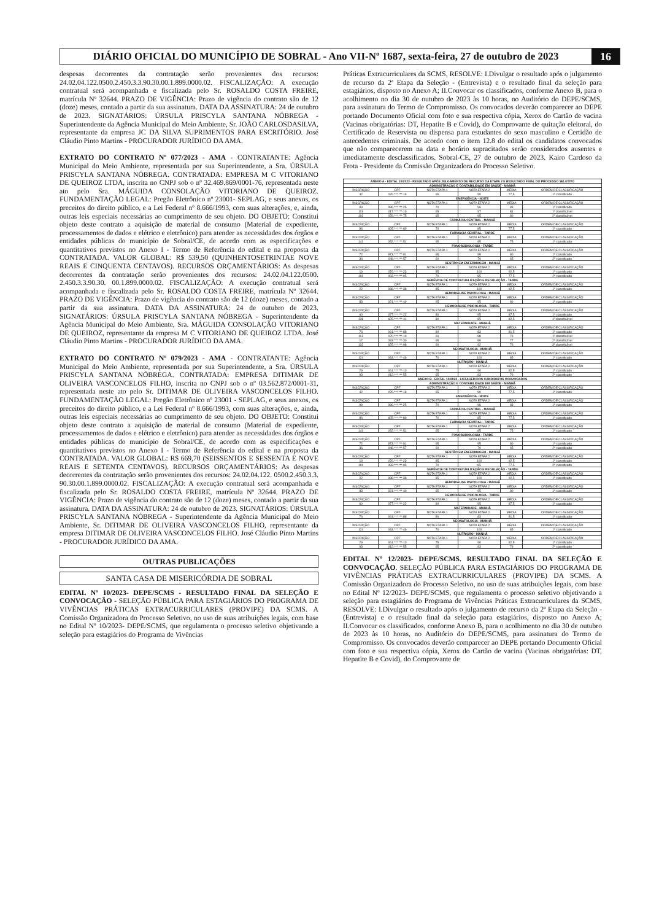DIÁRIO OFICIAL DO MUNICÍPIO DE SOBRAL - Ano VII-Nº 1687, sexta-feira, 27 de outubro de 2023
16
despesas decorrentes da contratação serão provenientes dos recursos: 24.02.04.122.0500.2.450.3.3.90.30.00.1.899.0000.02. FISCALIZAÇÃO: A execução contratual será acompanhada e fiscalizada pelo Sr. ROSALDO COSTA FREIRE, matrícula Nº 32644. PRAZO DE VIGÊNCIA: Prazo de vigência do contrato são de 12 (doze) meses, contado a partir da sua assinatura. DATA DA ASSINATURA: 24 de outubro de 2023. SIGNATÁRIOS: ÚRSULA PRISCYLA SANTANA NÓBREGA - Superintendente da Agência Municipal do Meio Ambiente, Sr. JOÃO CARLOSDASILVA, representante da empresa JC DA SILVA SUPRIMENTOS PARA ESCRITÓRIO. José Cláudio Pinto Martins - PROCURADOR JURÍDICO DA AMA.
EXTRATO DO CONTRATO Nº 077/2023 - AMA - CONTRATANTE: Agência Municipal do Meio Ambiente, representada por sua Superintendente, a Sra. ÚRSULA PRISCYLA SANTANA NÓBREGA. CONTRATADA: EMPRESA M C VITORIANO DE QUEIROZ LTDA, inscrita no CNPJ sob o nº 32.469.869/0001-76, representada neste ato pelo Sra. MÁGUIDA CONSOLAÇÃO VITORIANO DE QUEIROZ. FUNDAMENTAÇÃO LEGAL: Pregão Eletrônico nº 23001- SEPLAG, e seus anexos, os preceitos do direito público, e a Lei Federal nº 8.666/1993, com suas alterações, e, ainda, outras leis especiais necessárias ao cumprimento de seu objeto. DO OBJETO: Constitui objeto deste contrato a aquisição de material de consumo (Material de expediente, processamentos de dados e elétrico e eletrônico) para atender as necessidades dos órgãos e entidades públicas do município de Sobral/CE, de acordo com as especificações e quantitativos previstos no Anexo I - Termo de Referência do edital e na proposta da CONTRATADA. VALOR GLOBAL: R$ 539,50 (QUINHENTOSETRINTAE NOVE REAIS E CINQUENTA CENTAVOS). RECURSOS ORÇAMENTÁRIOS: As despesas decorrentes da contratação serão provenientes dos recursos: 24.02.04.122.0500. 2.450.3.3.90.30. 00.1.899.0000.02. FISCALIZAÇÃO: A execução contratual será acompanhada e fiscalizada pelo Sr. ROSALDO COSTA FREIRE, matrícula Nº 32644. PRAZO DE VIGÊNCIA: Prazo de vigência do contrato são de 12 (doze) meses, contado a partir da sua assinatura. DATA DA ASSINATURA: 24 de outubro de 2023. SIGNATÁRIOS: ÚRSULA PRISCYLA SANTANA NÓBREGA - Superintendente da Agência Municipal do Meio Ambiente, Sra. MÁGUIDA CONSOLAÇÃO VITORIANO DE QUEIROZ, representante da empresa M C VITORIANO DE QUEIROZ LTDA. José Cláudio Pinto Martins - PROCURADOR JURÍDICO DA AMA.
EXTRATO DO CONTRATO Nº 079/2023 - AMA - CONTRATANTE: Agência Municipal do Meio Ambiente, representada por sua Superintendente, a Sra. ÚRSULA PRISCYLA SANTANA NÓBREGA. CONTRATADA: EMPRESA DITIMAR DE OLIVEIRA VASCONCELOS FILHO, inscrita no CNPJ sob o nº 03.562.872/0001-31, representada neste ato pelo Sr. DITIMAR DE OLIVEIRA VASCONCELOS FILHO. FUNDAMENTAÇÃO LEGAL: Pregão Eletrônico nº 23001 - SEPLAG, e seus anexos, os preceitos do direito público, e a Lei Federal nº 8.666/1993, com suas alterações, e, ainda, outras leis especiais necessárias ao cumprimento de seu objeto. DO OBJETO: Constitui objeto deste contrato a aquisição de material de consumo (Material de expediente, processamentos de dados e elétrico e eletrônico) para atender as necessidades dos órgãos e entidades públicas do município de Sobral/CE, de acordo com as especificações e quantitativos previstos no Anexo I - Termo de Referência do edital e na proposta da CONTRATADA. VALOR GLOBAL: R$ 669,70 (SEISSENTOS E SESSENTA E NOVE REAIS E SETENTA CENTAVOS). RECURSOS ORÇAMENTÁRIOS: As despesas decorrentes da contratação serão provenientes dos recursos: 24.02.04.122. 0500.2.450.3.3. 90.30.00.1.899.0000.02. FISCALIZAÇÃO: A execução contratual será acompanhada e fiscalizada pelo Sr. ROSALDO COSTA FREIRE, matrícula Nº 32644. PRAZO DE VIGÊNCIA: Prazo de vigência do contrato são de 12 (doze) meses, contado a partir da sua assinatura. DATA DA ASSINATURA: 24 de outubro de 2023. SIGNATÁRIOS: ÚRSULA PRISCYLA SANTANA NÓBREGA - Superintendente da Agência Municipal do Meio Ambiente, Sr. DITIMAR DE OLIVEIRA VASCONCELOS FILHO, representante da empresa DITIMAR DE OLIVEIRA VASCONCELOS FILHO. José Cláudio Pinto Martins - PROCURADOR JURÍDICO DA AMA.
OUTRAS PUBLICAÇÕES
SANTA CASA DE MISERICÓRDIA DE SOBRAL
EDITAL Nº 10/2023- DEPE/SCMS - RESULTADO FINAL DA SELEÇÃO E CONVOCAÇÃO - SELEÇÃO PÚBLICA PARA ESTAGIÁRIOS DO PROGRAMA DE VIVÊNCIAS PRÁTICAS EXTRACURRICULARES (PROVIPE) DA SCMS. A Comissão Organizadora do Processo Seletivo, no uso de suas atribuições legais, com base no Edital Nº 10/2023- DEPE/SCMS, que regulamenta o processo seletivo objetivando a seleção para estagiários do Programa de Vivências
Práticas Extracurriculares da SCMS, RESOLVE: I.Divulgar o resultado após o julgamento de recurso da 2ª Etapa da Seleção - (Entrevista) e o resultado final da seleção para estagiários, disposto no Anexo A; II.Convocar os classificados, conforme Anexo B, para o acolhimento no dia 30 de outubro de 2023 às 10 horas, no Auditório do DEPE/SCMS, para assinatura do Termo de Compromisso. Os convocados deverão comparecer ao DEPE portando Documento Oficial com foto e sua respectiva cópia, Xerox do Cartão de vacina (Vacinas obrigatórias: DT, Hepatite B e Covid), do Comprovante de quitação eleitoral, do Certificado de Reservista ou dispensa para estudantes do sexo masculino e Certidão de antecedentes criminais. De acordo com o item 12.8 do edital os candidatos convocados que não comparecerem na data e horário supracitados serão considerados ausentes e imediatamente desclassificados. Sobral-CE, 27 de outubro de 2023. Kairo Cardoso da Frota - Presidente da Comissão Organizadora do Processo Seletivo.
| ANEXO A - EDITAL 10/2023 - RESULTADO APÓS JULGAMENTO DE RECURSO DA ETAPA 2 E RESULTADO FINAL DO PROCESSO SELETIVO | | | | | |
| ADMINISTRAÇÃO E CONTABILIDADE EM SAÚDE - MANHÃ | | | | | |
| INSCRIÇÃO | CPF | NOTA ETAPA 1 | NOTA ETAPA 2 | MÉDIA | ORDEM DE CLASSIFICAÇÃO |
| 42 | 076.***.***-16 | 65 | 90 | 77,5 | 1º classificado |
| EMERGÊNCIA - NOITE | | | | | |
| INSCRIÇÃO | CPF | NOTA ETAPA 1 | NOTA ETAPA 2 | MÉDIA | ORDEM DE CLASSIFICAÇÃO |
| 99 | 086.***.***-25 | 70 | 96 | 83 | 1º classificado |
| 119 | 017.***.***-10 | 65 | 97 | 81 | 1º classificável |
| 102 | 078.***.***-75 | 65 | 95 | 80 | 2º classificável |
| FARMÁCIA CENTRAL - MANHÃ | | | | | |
| INSCRIÇÃO | CPF | NOTA ETAPA 1 | NOTA ETAPA 2 | MÉDIA | ORDEM DE CLASSIFICAÇÃO |
| 86 | 605.***.***-80 | 70 | 85 | 77,5 | 1º classificado |
| FARMÁCIA CENTRAL - TARDE | | | | | |
| INSCRIÇÃO | CPF | NOTA ETAPA 1 | NOTA ETAPA 2 | MÉDIA | ORDEM DE CLASSIFICAÇÃO |
| 141 | 052.***.***-51 | 65 | 85 | 75 | 1º classificado |
| FONOAUDIOLOGIA - TARDE | | | | | |
| INSCRIÇÃO | CPF | NOTA ETAPA 1 | NOTA ETAPA 2 | MÉDIA | ORDEM DE CLASSIFICAÇÃO |
| 72 | 973.***.***-91 | 65 | 95 | 80 | 1º classificado |
| 36 | 048.***.***-57 | 60 | 70 | 65 | 2º classificado |
| GESTÃO EM ENFERMAGEM - MANHÃ | | | | | |
| INSCRIÇÃO | CPF | NOTA ETAPA 1 | NOTA ETAPA 2 | MÉDIA | ORDEM DE CLASSIFICAÇÃO |
| 19 | 076.***.***-23 | 85 | 100 | 92,5 | 1º classificado |
| 101 | 083.***.***-05 | 70 | 85 | 77,5 | 2º classificado |
| GERÊNCIA DE CONTRATUALIZAÇÃO E REGULAÇÃO - TARDE | | | | | |
| INSCRIÇÃO | CPF | NOTA ETAPA 1 | NOTA ETAPA 2 | MÉDIA | ORDEM DE CLASSIFICAÇÃO |
| 22 | 088.***.***-38 | 85 | 100 | 92,5 | 1º classificado |
| HEMODIÁLISE PSICOLOGIA - MANHÃ | | | | | |
| INSCRIÇÃO | CPF | NOTA ETAPA 1 | NOTA ETAPA 2 | MÉDIA | ORDEM DE CLASSIFICAÇÃO |
| 83 | 021.***.***-40 | 65 | 95 | 80 | 1º classificado |
| HEMODIÁLISE PSICOLOGIA - TARDE | | | | | |
| INSCRIÇÃO | CPF | NOTA ETAPA 1 | NOTA ETAPA 2 | MÉDIA | ORDEM DE CLASSIFICAÇÃO |
| 60 | 077.***.***-22 | 80 | 95 | 87,5 | 1º classificado |
| 138 | 625.***.***-41 | 80 | 85 | 82,5 | 1º classificável |
| MATERNIDADE - MANHÃ | | | | | |
| INSCRIÇÃO | CPF | NOTA ETAPA 1 | NOTA ETAPA 2 | MÉDIA | ORDEM DE CLASSIFICAÇÃO |
| 76 | 061.***.***-88 | 80 | 83 | 81,5 | 1º classificado |
| 113 | 070.***.***-10 | 60 | 98 | 79 | 1º classificável |
| 17 | 083.***.***-30 | 65 | 89 | 77 | 2º classificável |
| 132 | 625.***.***-98 | 60 | 92 | 76 | 3º classificável |
| NEONATOLOGIA - MANHÃ | | | | | |
| INSCRIÇÃO | CPF | NOTA ETAPA 1 | NOTA ETAPA 2 | MÉDIA | ORDEM DE CLASSIFICAÇÃO |
| 124 | 093.***.***-46 | 70 | 100 | 85 | 1º classificado |
| NUTRIÇÃO - MANHÃ | | | | | |
| INSCRIÇÃO | CPF | NOTA ETAPA 1 | NOTA ETAPA 2 | MÉDIA | ORDEM DE CLASSIFICAÇÃO |
| 29 | 061.***.***-10 | 75 | 90 | 82,5 | 1º classificado |
| 93 | 012.***.***-55 | 65 | 93 | 79 | 2º classificado |
| ANEXO B - EDITAL 10/2023 - LISTAGEM DOS CANDIDATOS CONVOCADOS | | | | | |
| ADMINISTRAÇÃO E CONTABILIDADE EM SAÚDE - MANHÃ | | | | | |
| INSCRIÇÃO | CPF | NOTA ETAPA 1 | NOTA ETAPA 2 | MÉDIA | ORDEM DE CLASSIFICAÇÃO |
| 42 | 076.***.***-16 | 65 | 90 | 77,5 | 1º classificado |
| EMERGÊNCIA - NOITE | | | | | |
| INSCRIÇÃO | CPF | NOTA ETAPA 1 | NOTA ETAPA 2 | MÉDIA | ORDEM DE CLASSIFICAÇÃO |
| 99 | 086.***.***-25 | 70 | 96 | 83 | 1º classificado |
| FARMÁCIA CENTRAL - MANHÃ | | | | | |
| INSCRIÇÃO | CPF | NOTA ETAPA 1 | NOTA ETAPA 2 | MÉDIA | ORDEM DE CLASSIFICAÇÃO |
| 86 | 605.***.***-80 | 70 | 85 | 77,5 | 1º classificado |
| FARMÁCIA CENTRAL - TARDE | | | | | |
| INSCRIÇÃO | CPF | NOTA ETAPA 1 | NOTA ETAPA 2 | MÉDIA | ORDEM DE CLASSIFICAÇÃO |
| 141 | 052.***.***-51 | 65 | 85 | 75 | 1º classificado |
| FONOAUDIOLOGIA - TARDE | | | | | |
| INSCRIÇÃO | CPF | NOTA ETAPA 1 | NOTA ETAPA 2 | MÉDIA | ORDEM DE CLASSIFICAÇÃO |
| 72 | 973.***.***-91 | 65 | 95 | 80 | 1º classificado |
| 36 | 048.***.***-57 | 60 | 70 | 65 | 2º classificado |
| GESTÃO EM ENFERMAGEM - MANHÃ | | | | | |
| INSCRIÇÃO | CPF | NOTA ETAPA 1 | NOTA ETAPA 2 | MÉDIA | ORDEM DE CLASSIFICAÇÃO |
| 19 | 076.***.***-23 | 85 | 100 | 92,5 | 1º classificado |
| 101 | 083.***.***-05 | 70 | 85 | 77,5 | 2º classificado |
| GERÊNCIA DE CONTRATUALIZAÇÃO E REGULAÇÃO - TARDE | | | | | |
| INSCRIÇÃO | CPF | NOTA ETAPA 1 | NOTA ETAPA 2 | MÉDIA | ORDEM DE CLASSIFICAÇÃO |
| 22 | 088.***.***-38 | 85 | 100 | 92,5 | 1º classificado |
| HEMODIÁLISE PSICOLOGIA - MANHÃ | | | | | |
| INSCRIÇÃO | CPF | NOTA ETAPA 1 | NOTA ETAPA 2 | MÉDIA | ORDEM DE CLASSIFICAÇÃO |
| 83 | 021.***.***-40 | 65 | 95 | 80 | 1º classificado |
| HEMODIÁLISE PSICOLOGIA - TARDE | | | | | |
| INSCRIÇÃO | CPF | NOTA ETAPA 1 | NOTA ETAPA 2 | MÉDIA | ORDEM DE CLASSIFICAÇÃO |
| 60 | 077.***.***-22 | 80 | 95 | 87,5 | 1º classificado |
| MATERNIDADE - MANHÃ | | | | | |
| INSCRIÇÃO | CPF | NOTA ETAPA 1 | NOTA ETAPA 2 | MÉDIA | ORDEM DE CLASSIFICAÇÃO |
| 76 | 061.***.***-88 | 80 | 83 | 81,5 | 1º classificado |
| NEONATOLOGIA - MANHÃ | | | | | |
| INSCRIÇÃO | CPF | NOTA ETAPA 1 | NOTA ETAPA 2 | MÉDIA | ORDEM DE CLASSIFICAÇÃO |
| 124 | 093.***.***-46 | 70 | 100 | 85 | 1º classificado |
| NUTRIÇÃO - MANHÃ | | | | | |
| INSCRIÇÃO | CPF | NOTA ETAPA 1 | NOTA ETAPA 2 | MÉDIA | ORDEM DE CLASSIFICAÇÃO |
| 29 | 061.***.***-10 | 75 | 90 | 82,5 | 1º classificado |
| 93 | 012.***.***-55 | 65 | 93 | 79 | 2º classificado |
EDITAL Nº 12/2023- DEPE/SCMS. RESULTADO FINAL DA SELEÇÃO E CONVOCAÇÃO. SELEÇÃO PÚBLICA PARA ESTAGIÁRIOS DO PROGRAMA DE VIVÊNCIAS PRÁTICAS EXTRACURRICULARES (PROVIPE) DA SCMS. A Comissão Organizadora do Processo Seletivo, no uso de suas atribuições legais, com base no Edital Nº 12/2023- DEPE/SCMS, que regulamenta o processo seletivo objetivando a seleção para estagiários do Programa de Vivências Práticas Extracurriculares da SCMS, RESOLVE: I.Divulgar o resultado após o julgamento de recurso da 2ª Etapa da Seleção - (Entrevista) e o resultado final da seleção para estagiários, disposto no Anexo A; II.Convocar os classificados, conforme Anexo B, para o acolhimento no dia 30 de outubro de 2023 às 10 horas, no Auditório do DEPE/SCMS, para assinatura do Termo de Compromisso. Os convocados deverão comparecer ao DEPE portando Documento Oficial com foto e sua respectiva cópia, Xerox do Cartão de vacina (Vacinas obrigatórias: DT, Hepatite B e Covid), do Comprovante de